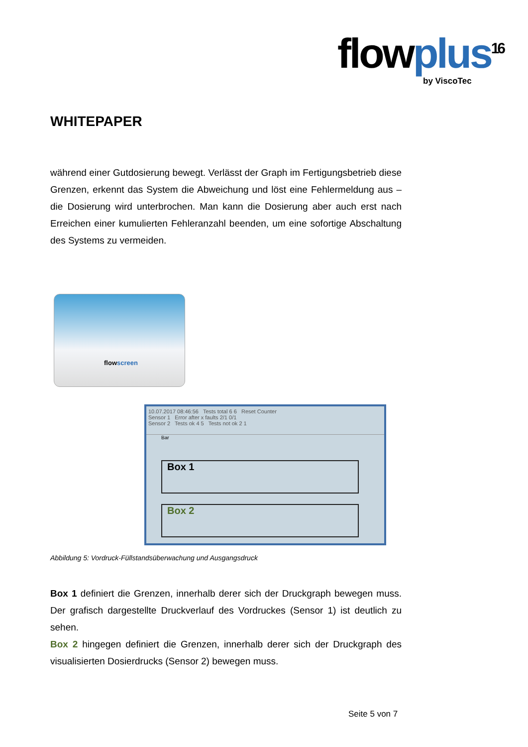flowplus<sup>16</sup>
by ViscoTec
WHITEPAPER
während einer Gutdosierung bewegt. Verlässt der Graph im Fertigungsbetrieb diese Grenzen, erkennt das System die Abweichung und löst eine Fehlermeldung aus – die Dosierung wird unterbrochen. Man kann die Dosierung aber auch erst nach Erreichen einer kumulierten Fehleranzahl beenden, um eine sofortige Abschaltung des Systems zu vermeiden.
flowscreen
10.07.2017 08:46:56 Tests total 6 6 Reset Counter
Sensor 1 Error after x faults 2/1 0/1
Sensor 2 Tests ok 4 5 Tests not ok 2 1
Bar
Box 1
Box 2
Abbildung 5: Vordruck-Füllstandsüberwachung und Ausgangsdruck
Box 1 definiert die Grenzen, innerhalb derer sich der Druckgraph bewegen muss. Der grafisch dargestellte Druckverlauf des Vordruckes (Sensor 1) ist deutlich zu sehen.
Box 2 hingegen definiert die Grenzen, innerhalb derer sich der Druckgraph des visualisierten Dosierdrucks (Sensor 2) bewegen muss.
Seite 5 von 7